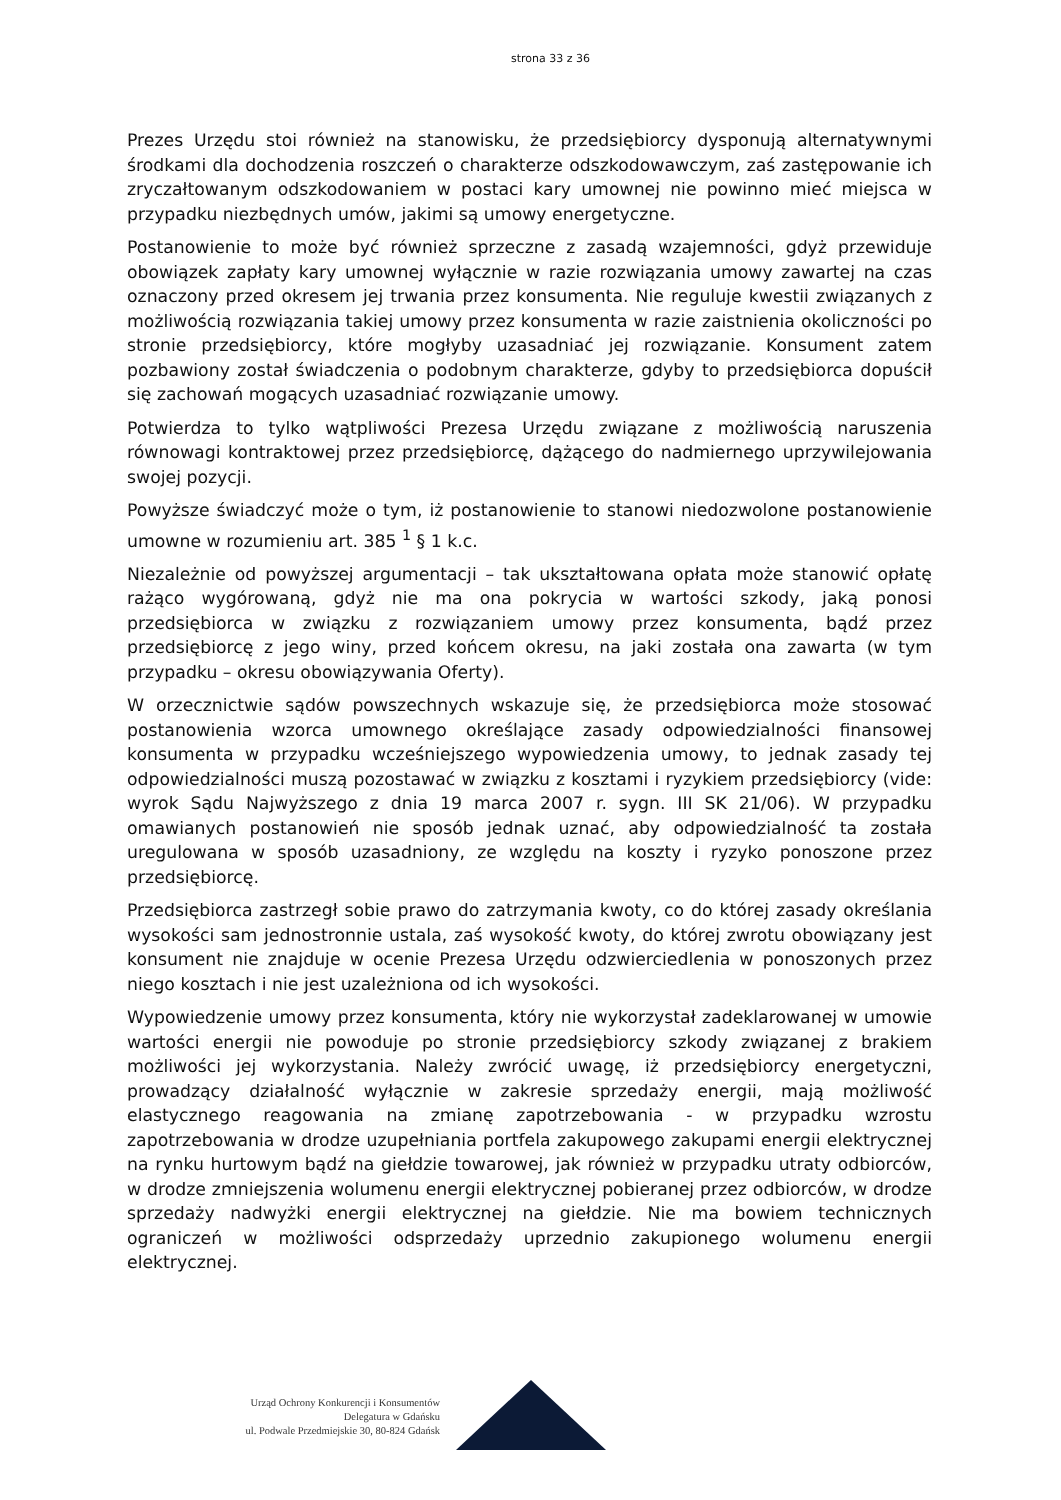strona 33 z 36
Prezes Urzędu stoi również na stanowisku, że przedsiębiorcy dysponują alternatywnymi środkami dla dochodzenia roszczeń o charakterze odszkodowawczym, zaś zastępowanie ich zryczałtowanym odszkodowaniem w postaci kary umownej nie powinno mieć miejsca w przypadku niezbędnych umów, jakimi są umowy energetyczne.
Postanowienie to może być również sprzeczne z zasadą wzajemności, gdyż przewiduje obowiązek zapłaty kary umownej wyłącznie w razie rozwiązania umowy zawartej na czas oznaczony przed okresem jej trwania przez konsumenta. Nie reguluje kwestii związanych z możliwością rozwiązania takiej umowy przez konsumenta w razie zaistnienia okoliczności po stronie przedsiębiorcy, które mogłyby uzasadniać jej rozwiązanie. Konsument zatem pozbawiony został świadczenia o podobnym charakterze, gdyby to przedsiębiorca dopuścił się zachowań mogących uzasadniać rozwiązanie umowy.
Potwierdza to tylko wątpliwości Prezesa Urzędu związane z możliwością naruszenia równowagi kontraktowej przez przedsiębiorcę, dążącego do nadmiernego uprzywilejowania swojej pozycji.
Powyższe świadczyć może o tym, iż postanowienie to stanowi niedozwolone postanowienie umowne w rozumieniu art. 385 <sup>1</sup> § 1 k.c.
Niezależnie od powyższej argumentacji – tak ukształtowana opłata może stanowić opłatę rażąco wygórowaną, gdyż nie ma ona pokrycia w wartości szkody, jaką ponosi przedsiębiorca w związku z rozwiązaniem umowy przez konsumenta, bądź przez przedsiębiorcę z jego winy, przed końcem okresu, na jaki została ona zawarta (w tym przypadku – okresu obowiązywania Oferty).
W orzecznictwie sądów powszechnych wskazuje się, że przedsiębiorca może stosować postanowienia wzorca umownego określające zasady odpowiedzialności finansowej konsumenta w przypadku wcześniejszego wypowiedzenia umowy, to jednak zasady tej odpowiedzialności muszą pozostawać w związku z kosztami i ryzykiem przedsiębiorcy (vide: wyrok Sądu Najwyższego z dnia 19 marca 2007 r. sygn. III SK 21/06). W przypadku omawianych postanowień nie sposób jednak uznać, aby odpowiedzialność ta została uregulowana w sposób uzasadniony, ze względu na koszty i ryzyko ponoszone przez przedsiębiorcę.
Przedsiębiorca zastrzegł sobie prawo do zatrzymania kwoty, co do której zasady określania wysokości sam jednostronnie ustala, zaś wysokość kwoty, do której zwrotu obowiązany jest konsument nie znajduje w ocenie Prezesa Urzędu odzwierciedlenia w ponoszonych przez niego kosztach i nie jest uzależniona od ich wysokości.
Wypowiedzenie umowy przez konsumenta, który nie wykorzystał zadeklarowanej w umowie wartości energii nie powoduje po stronie przedsiębiorcy szkody związanej z brakiem możliwości jej wykorzystania. Należy zwrócić uwagę, iż przedsiębiorcy energetyczni, prowadzący działalność wyłącznie w zakresie sprzedaży energii, mają możliwość elastycznego reagowania na zmianę zapotrzebowania - w przypadku wzrostu zapotrzebowania w drodze uzupełniania portfela zakupowego zakupami energii elektrycznej na rynku hurtowym bądź na giełdzie towarowej, jak również w przypadku utraty odbiorców, w drodze zmniejszenia wolumenu energii elektrycznej pobieranej przez odbiorców, w drodze sprzedaży nadwyżki energii elektrycznej na giełdzie. Nie ma bowiem technicznych ograniczeń w możliwości odsprzedaży uprzednio zakupionego wolumenu energii elektrycznej.
Urząd Ochrony Konkurencji i Konsumentów
Delegatura w Gdańsku
ul. Podwale Przedmiejskie 30, 80-824 Gdańsk